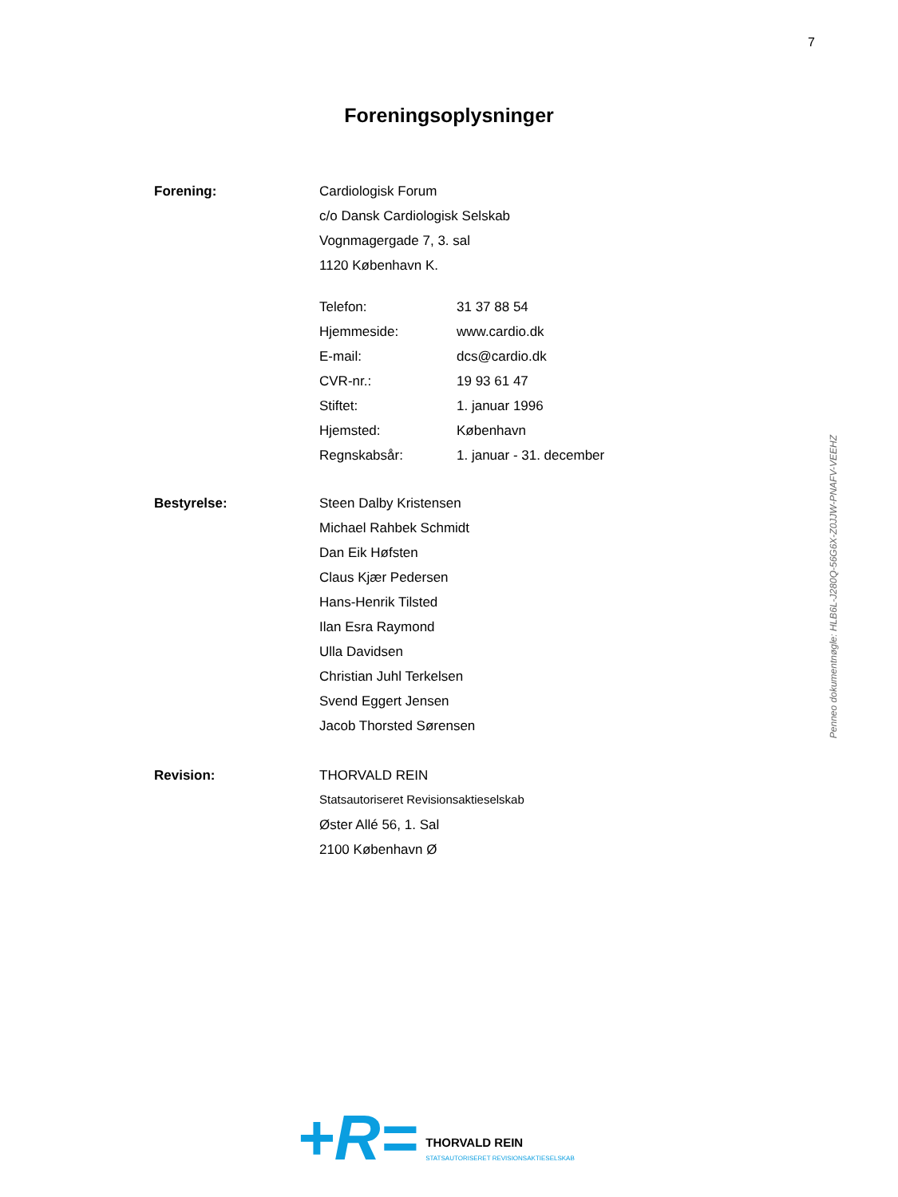7
Foreningsoplysninger
| Forening: | Cardiologisk Forum | |
| | c/o Dansk Cardiologisk Selskab | |
| | Vognmagergade 7, 3. sal | |
| | 1120 København K. | |
| | Telefon: | 31 37 88 54 |
| | Hjemmeside: | www.cardio.dk |
| | E-mail: | dcs@cardio.dk |
| | CVR-nr.: | 19 93 61 47 |
| | Stiftet: | 1. januar 1996 |
| | Hjemsted: | København |
| | Regnskabsår: | 1. januar - 31. december |
| Bestyrelse: | Steen Dalby Kristensen | |
| | Michael Rahbek Schmidt | |
| | Dan Eik Høfsten | |
| | Claus Kjær Pedersen | |
| | Hans-Henrik Tilsted | |
| | Ilan Esra Raymond | |
| | Ulla Davidsen | |
| | Christian Juhl Terkelsen | |
| | Svend Eggert Jensen | |
| | Jacob Thorsted Sørensen | |
| Revision: | THORVALD REIN | |
| | Statsautoriseret Revisionsaktieselskab | |
| | Øster Allé 56, 1. Sal | |
| | 2100 København Ø | |
Penneo dokumentnøgle: HLB6L-J280Q-56G6X-Z0JJW-PNAFV-VEEHZ
+R=
THORVALD REIN
STATSAUTORISERET REVISIONSAKTIESELSKAB